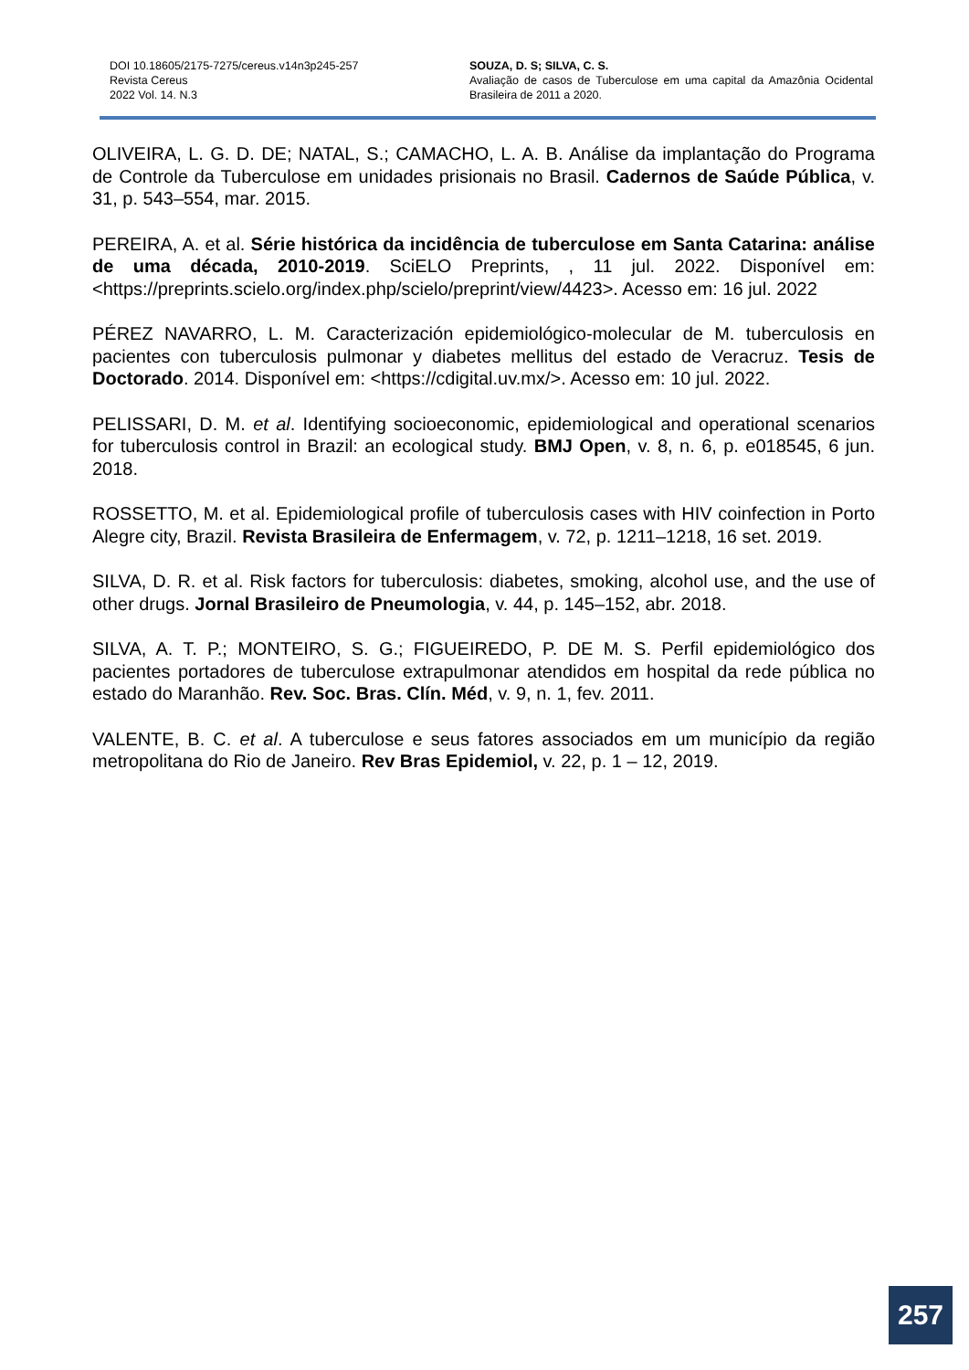DOI 10.18605/2175-7275/cereus.v14n3p245-257
Revista Cereus
2022 Vol. 14. N.3
SOUZA, D. S; SILVA, C. S.
Avaliação de casos de Tuberculose em uma capital da Amazônia Ocidental Brasileira de 2011 a 2020.
OLIVEIRA, L. G. D. DE; NATAL, S.; CAMACHO, L. A. B. Análise da implantação do Programa de Controle da Tuberculose em unidades prisionais no Brasil. Cadernos de Saúde Pública, v. 31, p. 543–554, mar. 2015.
PEREIRA, A. et al. Série histórica da incidência de tuberculose em Santa Catarina: análise de uma década, 2010-2019. SciELO Preprints, , 11 jul. 2022. Disponível em: <https://preprints.scielo.org/index.php/scielo/preprint/view/4423>. Acesso em: 16 jul. 2022
PÉREZ NAVARRO, L. M. Caracterización epidemiológico-molecular de M. tuberculosis en pacientes con tuberculosis pulmonar y diabetes mellitus del estado de Veracruz. Tesis de Doctorado. 2014. Disponível em: <https://cdigital.uv.mx/>. Acesso em: 10 jul. 2022.
PELISSARI, D. M. et al. Identifying socioeconomic, epidemiological and operational scenarios for tuberculosis control in Brazil: an ecological study. BMJ Open, v. 8, n. 6, p. e018545, 6 jun. 2018.
ROSSETTO, M. et al. Epidemiological profile of tuberculosis cases with HIV coinfection in Porto Alegre city, Brazil. Revista Brasileira de Enfermagem, v. 72, p. 1211–1218, 16 set. 2019.
SILVA, D. R. et al. Risk factors for tuberculosis: diabetes, smoking, alcohol use, and the use of other drugs. Jornal Brasileiro de Pneumologia, v. 44, p. 145–152, abr. 2018.
SILVA, A. T. P.; MONTEIRO, S. G.; FIGUEIREDO, P. DE M. S. Perfil epidemiológico dos pacientes portadores de tuberculose extrapulmonar atendidos em hospital da rede pública no estado do Maranhão. Rev. Soc. Bras. Clín. Méd, v. 9, n. 1, fev. 2011.
VALENTE, B. C. et al. A tuberculose e seus fatores associados em um município da região metropolitana do Rio de Janeiro. Rev Bras Epidemiol, v. 22, p. 1 – 12, 2019.
257